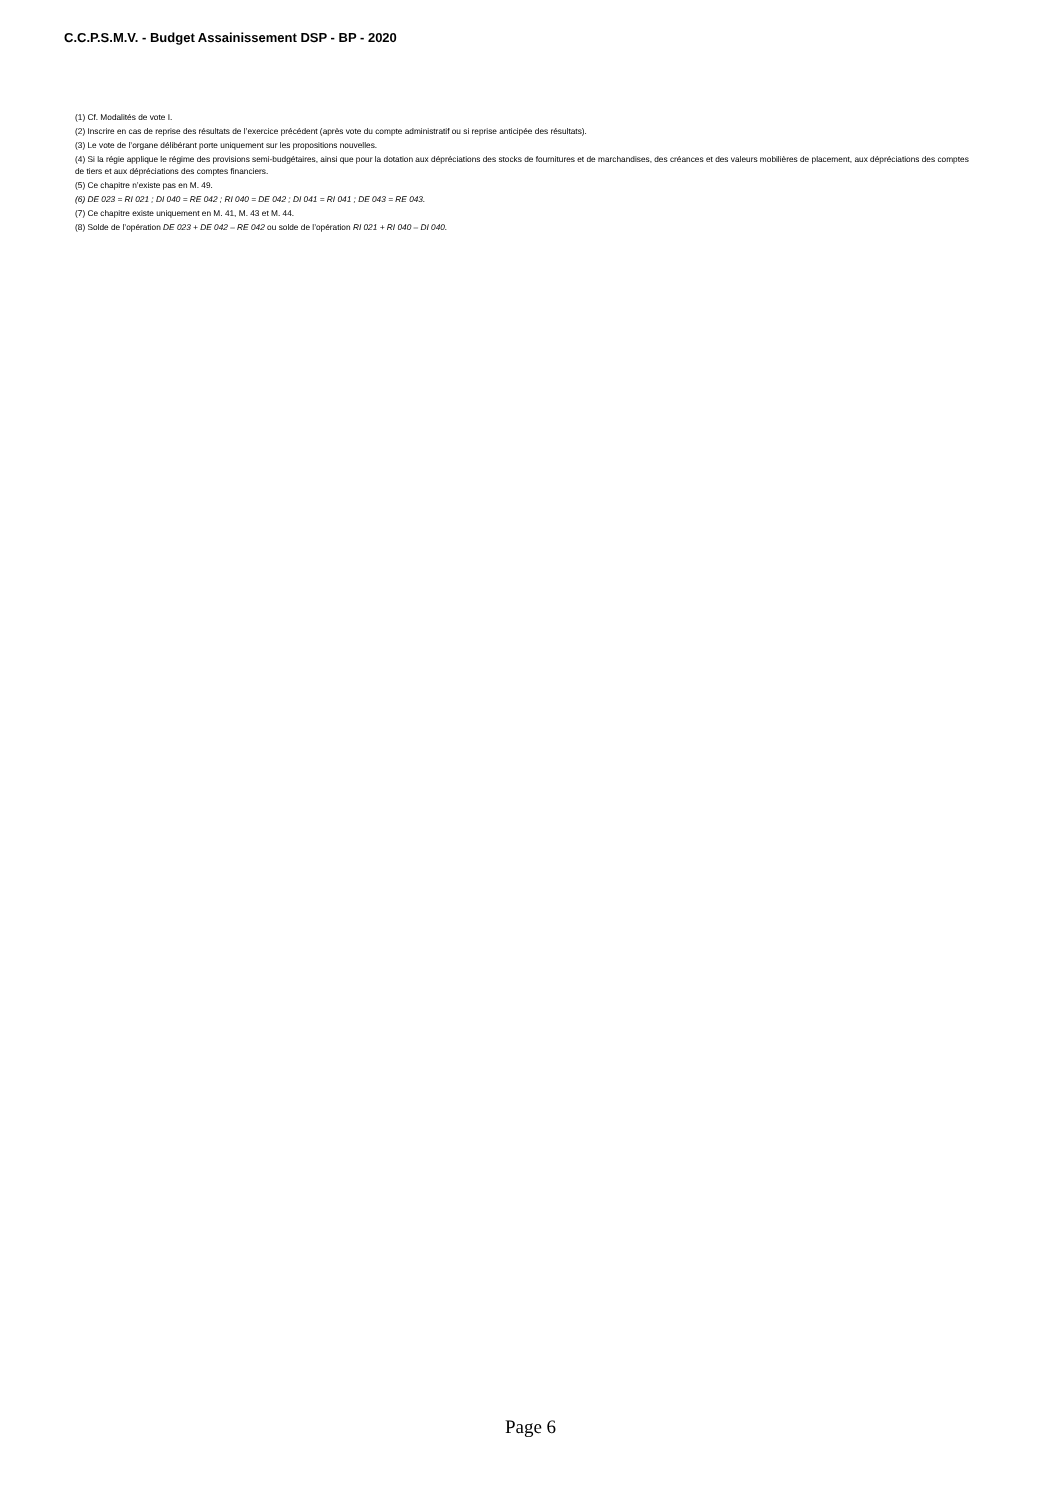C.C.P.S.M.V. - Budget Assainissement DSP - BP - 2020
(1) Cf. Modalités de vote I.
(2) Inscrire en cas de reprise des résultats de l’exercice précédent (après vote du compte administratif ou si reprise anticipée des résultats).
(3) Le vote de l’organe délibérant porte uniquement sur les propositions nouvelles.
(4) Si la régie applique le régime des provisions semi-budgétaires, ainsi que pour la dotation aux dépréciations des stocks de fournitures et de marchandises, des créances et des valeurs mobilières de placement, aux dépréciations des comptes de tiers et aux dépréciations des comptes financiers.
(5) Ce chapitre n’existe pas en M. 49.
(6) DE 023 = RI 021 ; DI 040 = RE 042 ; RI 040 = DE 042 ; DI 041 = RI 041 ; DE 043 = RE 043.
(7) Ce chapitre existe uniquement en M. 41, M. 43 et M. 44.
(8) Solde de l’opération DE 023 + DE 042 – RE 042 ou solde de l’opération RI 021 + RI 040 – DI 040.
Page 6